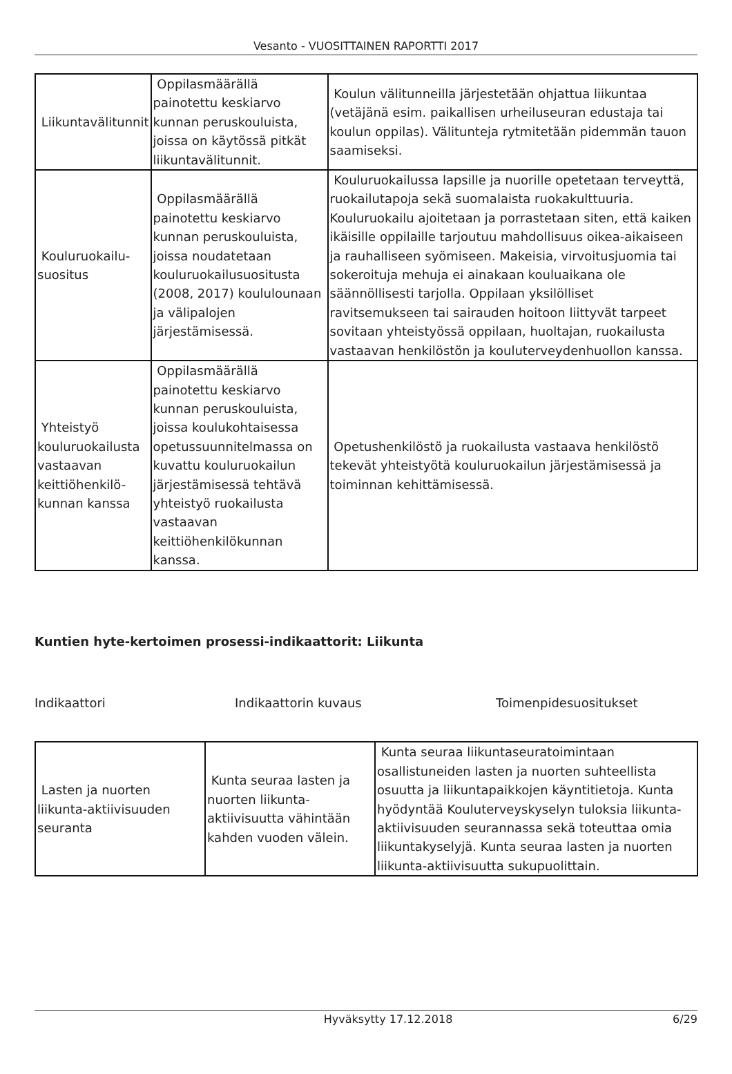Vesanto - VUOSITTAINEN RAPORTTI 2017
| Liikuntavälitunnit | Oppilasmäärällä painotettu keskiarvo kunnan peruskouluista, joissa on käytössä pitkät liikuntavälitunnit. | Koulun välitunneilla järjestetään ohjattua liikuntaa (vetäjänä esim. paikallisen urheiluseuran edustaja tai koulun oppilas). Välitunteja rytmitetään pidemmän tauon saamiseksi. |
| Kouluruokailu-suositus | Oppilasmäärällä painotettu keskiarvo kunnan peruskouluista, joissa noudatetaan kouluruokailusuositusta (2008, 2017) koululounaan ja välipalojen järjestämisessä. | Kouluruokailussa lapsille ja nuorille opetetaan terveyttä, ruokailutapoja sekä suomalaista ruokakulttuuria. Kouluruokailu ajoitetaan ja porrastetaan siten, että kaiken ikäisille oppilaille tarjoutuu mahdollisuus oikea-aikaiseen ja rauhalliseen syömiseen. Makeisia, virvoitusjuomia tai sokeroituja mehuja ei ainakaan kouluaikana ole säännöllisesti tarjolla. Oppilaan yksilölliset ravitsemukseen tai sairauden hoitoon liittyvät tarpeet sovitaan yhteistyössä oppilaan, huoltajan, ruokailusta vastaavan henkilöstön ja kouluterveydenhuollon kanssa. |
| Yhteistyö kouluruokailusta vastaavan keittiöhenkilö-kunnan kanssa | Oppilasmäärällä painotettu keskiarvo kunnan peruskouluista, joissa koulukohtaisessa opetussuunnitelmassa on kuvattu kouluruokailun järjestämisessä tehtävä yhteistyö ruokailusta vastaavan keittiöhenkilökunnan kanssa. | Opetushenkilöstö ja ruokailusta vastaava henkilöstö tekevät yhteistyötä kouluruokailun järjestämisessä ja toiminnan kehittämisessä. |
Kuntien hyte-kertoimen prosessi-indikaattorit: Liikunta
Indikaattori Indikaattorin kuvaus Toimenpidesuositukset
| Lasten ja nuorten liikunta-aktiivisuuden seuranta | Kunta seuraa lasten ja nuorten liikunta-aktiivisuutta vähintään kahden vuoden välein. | Kunta seuraa liikuntaseuratoimintaan osallistuneiden lasten ja nuorten suhteellista osuutta ja liikuntapaikkojen käyntitietoja. Kunta hyödyntää Kouluterveyskyselyn tuloksia liikunta-aktiivisuuden seurannassa sekä toteuttaa omia liikuntakyselyjä. Kunta seuraa lasten ja nuorten liikunta-aktiivisuutta sukupuolittain. |
Hyväksytty 17.12.2018 6/29